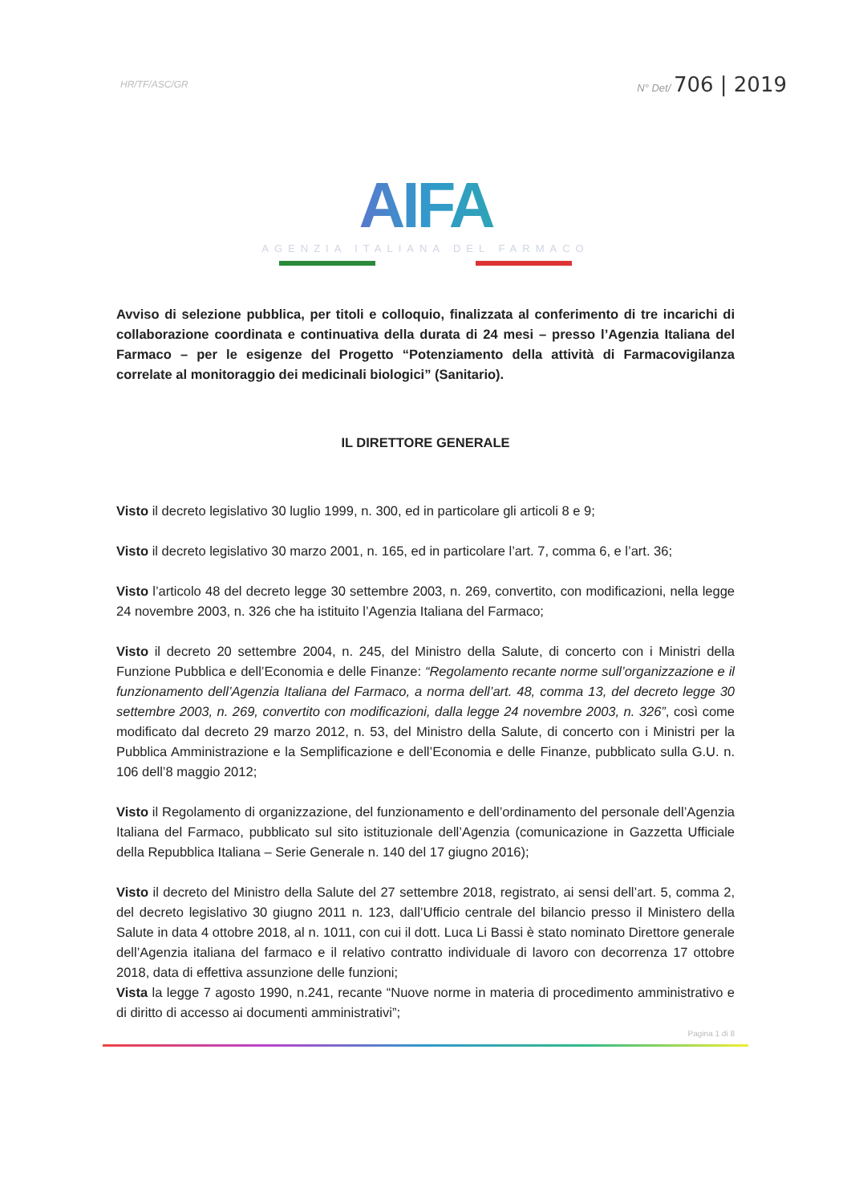HR/TF/ASC/GR
N° Det/ 706 | 2019
AIFA
AGENZIA ITALIANA DEL FARMACO
Avviso di selezione pubblica, per titoli e colloquio, finalizzata al conferimento di tre incarichi di collaborazione coordinata e continuativa della durata di 24 mesi – presso l’Agenzia Italiana del Farmaco – per le esigenze del Progetto “Potenziamento della attività di Farmacovigilanza correlate al monitoraggio dei medicinali biologici” (Sanitario).
IL DIRETTORE GENERALE
Visto il decreto legislativo 30 luglio 1999, n. 300, ed in particolare gli articoli 8 e 9;
Visto il decreto legislativo 30 marzo 2001, n. 165, ed in particolare l’art. 7, comma 6, e l’art. 36;
Visto l’articolo 48 del decreto legge 30 settembre 2003, n. 269, convertito, con modificazioni, nella legge 24 novembre 2003, n. 326 che ha istituito l’Agenzia Italiana del Farmaco;
Visto il decreto 20 settembre 2004, n. 245, del Ministro della Salute, di concerto con i Ministri della Funzione Pubblica e dell’Economia e delle Finanze: “Regolamento recante norme sull’organizzazione e il funzionamento dell’Agenzia Italiana del Farmaco, a norma dell’art. 48, comma 13, del decreto legge 30 settembre 2003, n. 269, convertito con modificazioni, dalla legge 24 novembre 2003, n. 326”, così come modificato dal decreto 29 marzo 2012, n. 53, del Ministro della Salute, di concerto con i Ministri per la Pubblica Amministrazione e la Semplificazione e dell’Economia e delle Finanze, pubblicato sulla G.U. n. 106 dell’8 maggio 2012;
Visto il Regolamento di organizzazione, del funzionamento e dell’ordinamento del personale dell’Agenzia Italiana del Farmaco, pubblicato sul sito istituzionale dell’Agenzia (comunicazione in Gazzetta Ufficiale della Repubblica Italiana – Serie Generale n. 140 del 17 giugno 2016);
Visto il decreto del Ministro della Salute del 27 settembre 2018, registrato, ai sensi dell’art. 5, comma 2, del decreto legislativo 30 giugno 2011 n. 123, dall’Ufficio centrale del bilancio presso il Ministero della Salute in data 4 ottobre 2018, al n. 1011, con cui il dott. Luca Li Bassi è stato nominato Direttore generale dell’Agenzia italiana del farmaco e il relativo contratto individuale di lavoro con decorrenza 17 ottobre 2018, data di effettiva assunzione delle funzioni;
Vista la legge 7 agosto 1990, n.241, recante “Nuove norme in materia di procedimento amministrativo e di diritto di accesso ai documenti amministrativi”;
Pagina 1 di 8